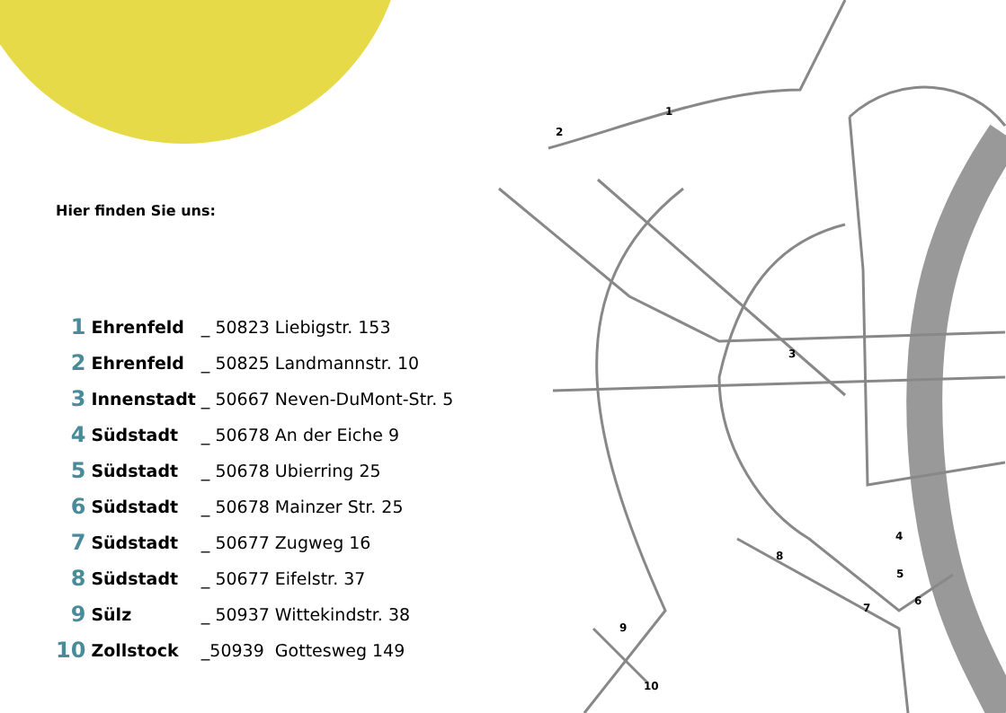Hier finden Sie uns:
| 1 | Ehrenfeld | _ 50823 | Liebigstr. 153 |
| 2 | Ehrenfeld | _ 50825 | Landmannstr. 10 |
| 3 | Innenstadt | _ 50667 | Neven-DuMont-Str. 5 |
| 4 | Südstadt | _ 50678 | An der Eiche 9 |
| 5 | Südstadt | _ 50678 | Ubierring 25 |
| 6 | Südstadt | _ 50678 | Mainzer Str. 25 |
| 7 | Südstadt | _ 50677 | Zugweg 16 |
| 8 | Südstadt | _ 50677 | Eifelstr. 37 |
| 9 | Sülz | _ 50937 | Wittekindstr. 38 |
| 10 | Zollstock | _50939 | Gottesweg 149 |
1
2
3
4
5
6
7
8
9
10